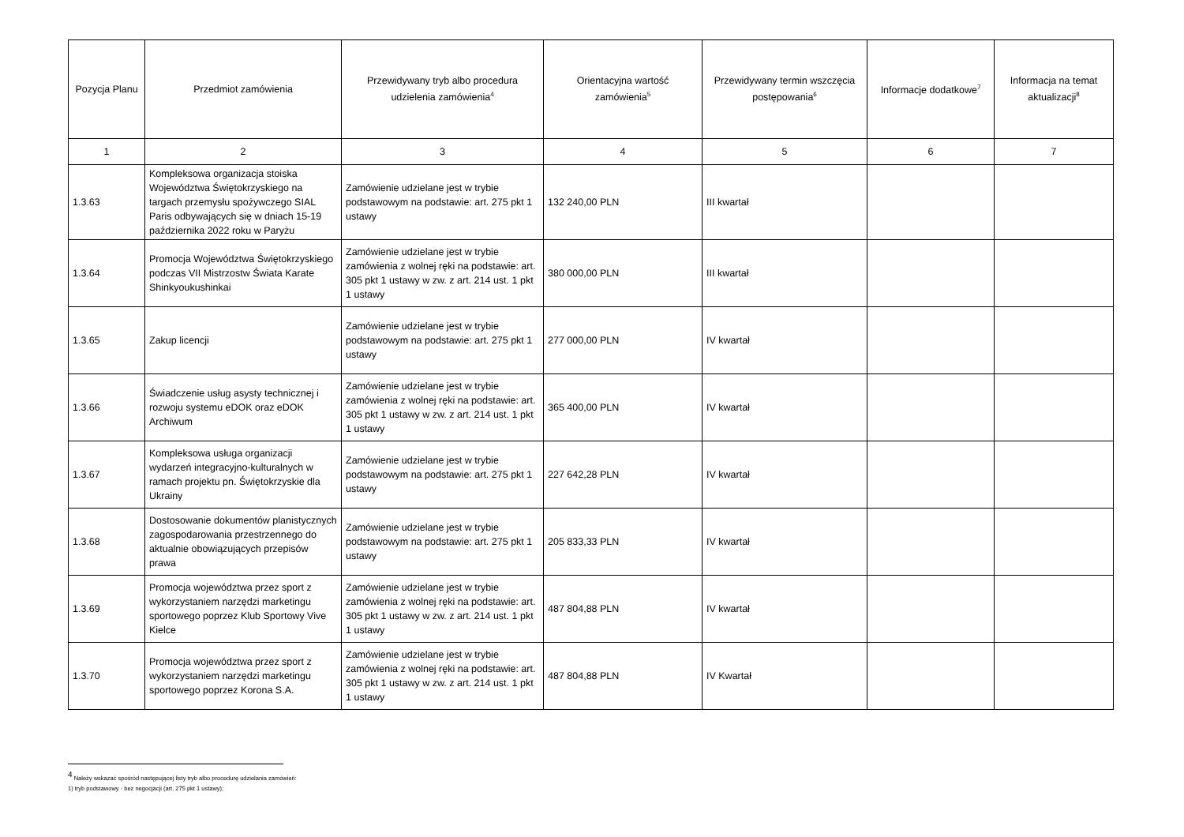| Pozycja Planu | Przedmiot zamówienia | Przewidywany tryb albo procedura udzielenia zamówienia<sup>4</sup> | Orientacyjna wartość zamówienia<sup>5</sup> | Przewidywany termin wszczęcia postępowania<sup>6</sup> | Informacje dodatkowe<sup>7</sup> | Informacja na temat aktualizacji<sup>8</sup> |
| --- | --- | --- | --- | --- | --- | --- |
| 1 | 2 | 3 | 4 | 5 | 6 | 7 |
| 1.3.63 | Kompleksowa organizacja stoiska Województwa Świętokrzyskiego na targach przemysłu spożywczego SIAL Paris odbywających się w dniach 15-19 października 2022 roku w Paryżu | Zamówienie udzielane jest w trybie podstawowym na podstawie: art. 275 pkt 1 ustawy | 132 240,00 PLN | III kwartał | | |
| 1.3.64 | Promocja Województwa Świętokrzyskiego podczas VII Mistrzostw Świata Karate Shinkyoukushinkai | Zamówienie udzielane jest w trybie zamówienia z wolnej ręki na podstawie: art. 305 pkt 1 ustawy w zw. z art. 214 ust. 1 pkt 1 ustawy | 380 000,00 PLN | III kwartał | | |
| 1.3.65 | Zakup licencji | Zamówienie udzielane jest w trybie podstawowym na podstawie: art. 275 pkt 1 ustawy | 277 000,00 PLN | IV kwartał | | |
| 1.3.66 | Świadczenie usług asysty technicznej i rozwoju systemu eDOK oraz eDOK Archiwum | Zamówienie udzielane jest w trybie zamówienia z wolnej ręki na podstawie: art. 305 pkt 1 ustawy w zw. z art. 214 ust. 1 pkt 1 ustawy | 365 400,00 PLN | IV kwartał | | |
| 1.3.67 | Kompleksowa usługa organizacji wydarzeń integracyjno-kulturalnych w ramach projektu pn. Świętokrzyskie dla Ukrainy | Zamówienie udzielane jest w trybie podstawowym na podstawie: art. 275 pkt 1 ustawy | 227 642,28 PLN | IV kwartał | | |
| 1.3.68 | Dostosowanie dokumentów planistycznych zagospodarowania przestrzennego do aktualnie obowiązujących przepisów prawa | Zamówienie udzielane jest w trybie podstawowym na podstawie: art. 275 pkt 1 ustawy | 205 833,33 PLN | IV kwartał | | |
| 1.3.69 | Promocja województwa przez sport z wykorzystaniem narzędzi marketingu sportowego poprzez Klub Sportowy Vive Kielce | Zamówienie udzielane jest w trybie zamówienia z wolnej ręki na podstawie: art. 305 pkt 1 ustawy w zw. z art. 214 ust. 1 pkt 1 ustawy | 487 804,88 PLN | IV kwartał | | |
| 1.3.70 | Promocja województwa przez sport z wykorzystaniem narzędzi marketingu sportowego poprzez Korona S.A. | Zamówienie udzielane jest w trybie zamówienia z wolnej ręki na podstawie: art. 305 pkt 1 ustawy w zw. z art. 214 ust. 1 pkt 1 ustawy | 487 804,88 PLN | IV Kwartał | | |
<sup>4</sup> Należy wskazać spośród następującej listy tryb albo procedurę udzielania zamówień:
1) tryb podstawowy - bez negocjacji (art. 275 pkt 1 ustawy);